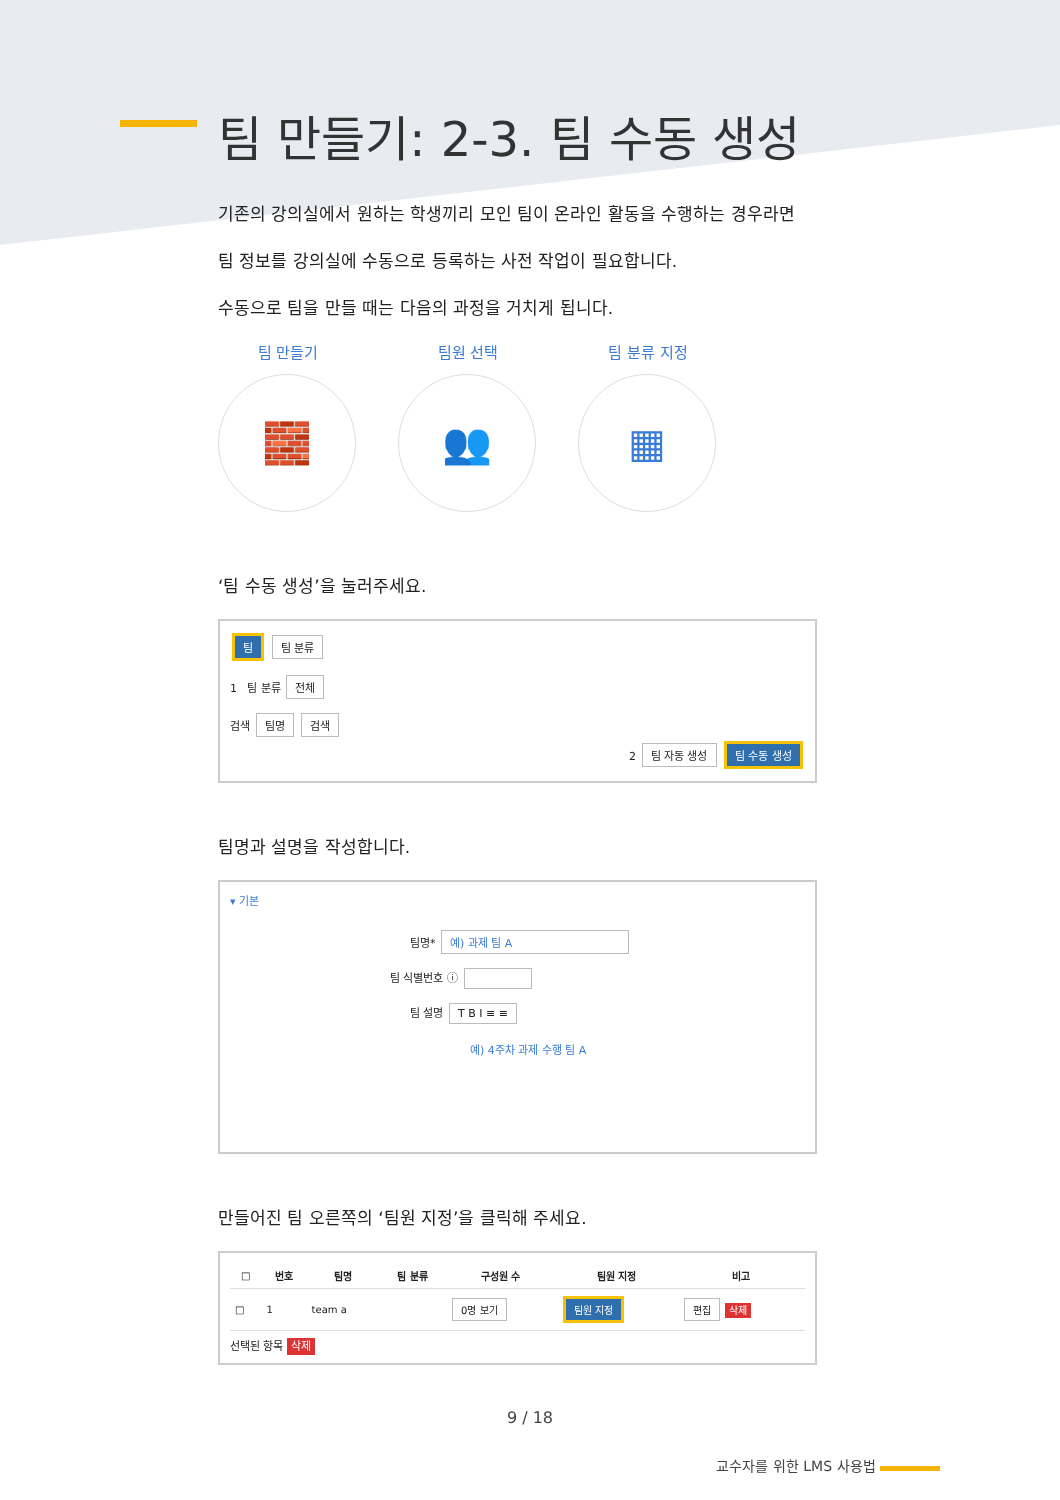팀 만들기: 2-3. 팀 수동 생성
기존의 강의실에서 원하는 학생끼리 모인 팀이 온라인 활동을 수행하는 경우라면
팀 정보를 강의실에 수동으로 등록하는 사전 작업이 필요합니다.
수동으로 팀을 만들 때는 다음의 과정을 거치게 됩니다.
팀 만들기
🧱
팀원 선택
👥
팀 분류 지정
▦
‘팀 수동 생성’을 눌러주세요.
팀 팀 분류
1 팀 분류 전체
검색 팀명 검색
2 팀 자동 생성 팀 수동 생성
팀명과 설명을 작성합니다.
▾ 기본
팀명* 예) 과제 팀 A
팀 식별번호 ⓘ
팀 설명 T B I ≡ ≡
예) 4주차 과제 수행 팀 A
만들어진 팀 오른쪽의 ‘팀원 지정’을 클릭해 주세요.
| □ | 번호 | 팀명 | 팀 분류 | 구성원 수 | 팀원 지정 | 비고 |
| --- | --- | --- | --- | --- | --- | --- |
| □ | 1 | team a | | 0명 보기 | 팀원 지정 | 편집 삭제 |
선택된 항목 삭제
9 / 18
교수자를 위한 LMS 사용법